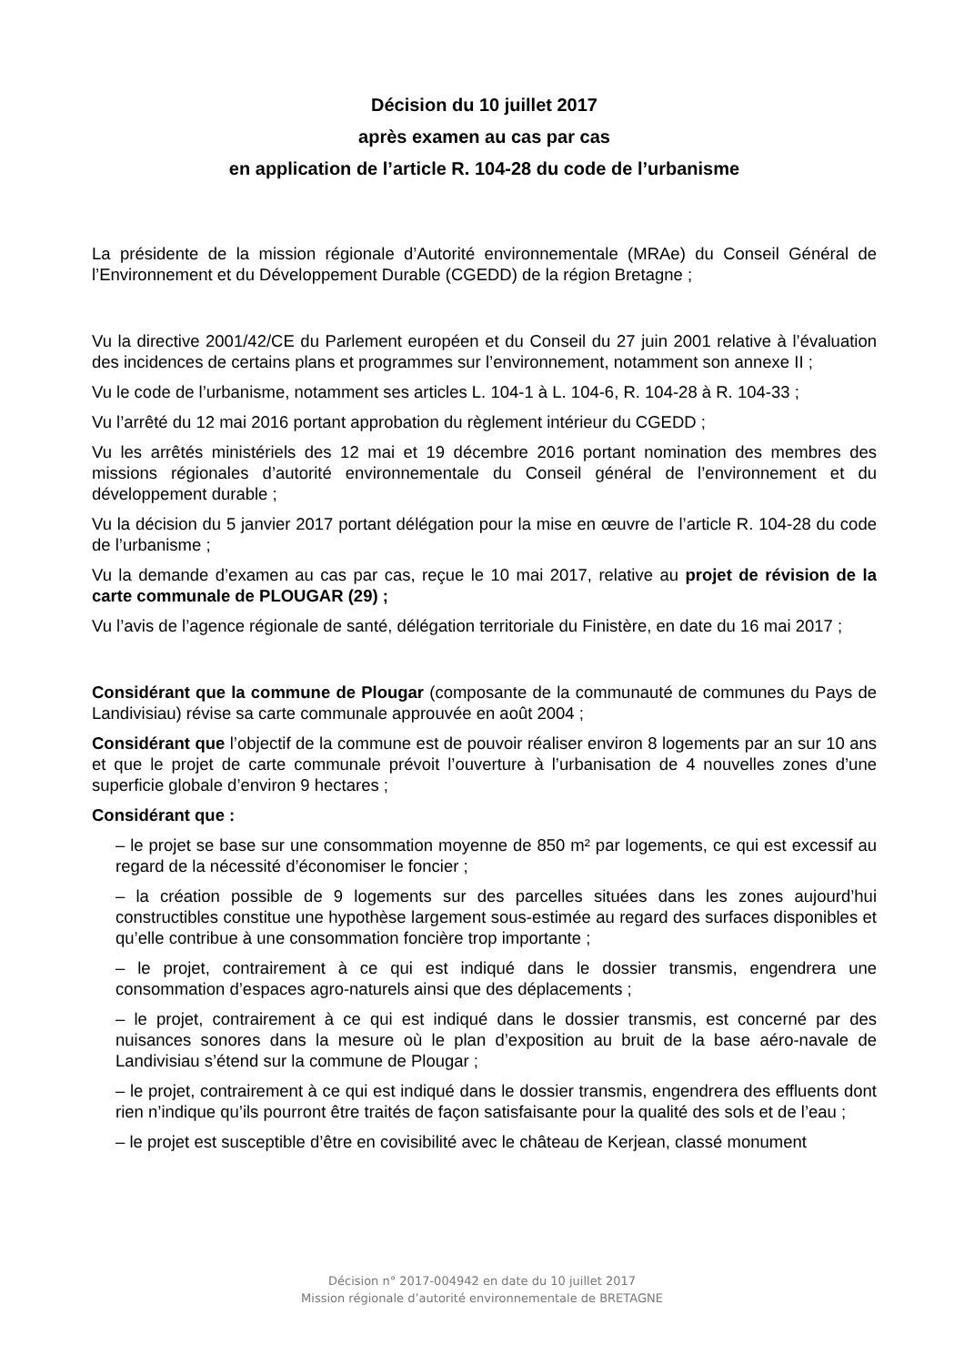Décision du 10 juillet 2017
après examen au cas par cas
en application de l’article R. 104-28 du code de l’urbanisme
La présidente de la mission régionale d’Autorité environnementale (MRAe) du Conseil Général de l’Environnement et du Développement Durable (CGEDD) de la région Bretagne ;
Vu la directive 2001/42/CE du Parlement européen et du Conseil du 27 juin 2001 relative à l’évaluation des incidences de certains plans et programmes sur l’environnement, notamment son annexe II ;
Vu le code de l’urbanisme, notamment ses articles L. 104-1 à L. 104-6, R. 104-28 à R. 104-33 ;
Vu l’arrêté du 12 mai 2016 portant approbation du règlement intérieur du CGEDD ;
Vu les arrêtés ministériels des 12 mai et 19 décembre 2016 portant nomination des membres des missions régionales d’autorité environnementale du Conseil général de l’environnement et du développement durable ;
Vu la décision du 5 janvier 2017 portant délégation pour la mise en œuvre de l’article R. 104-28 du code de l’urbanisme ;
Vu la demande d’examen au cas par cas, reçue le 10 mai 2017, relative au projet de révision de la carte communale de PLOUGAR (29) ;
Vu l’avis de l’agence régionale de santé, délégation territoriale du Finistère, en date du 16 mai 2017 ;
Considérant que la commune de Plougar (composante de la communauté de communes du Pays de Landivisiau) révise sa carte communale approuvée en août 2004 ;
Considérant que l’objectif de la commune est de pouvoir réaliser environ 8 logements par an sur 10 ans et que le projet de carte communale prévoit l’ouverture à l’urbanisation de 4 nouvelles zones d’une superficie globale d’environ 9 hectares ;
Considérant que :
– le projet se base sur une consommation moyenne de 850 m² par logements, ce qui est excessif au regard de la nécessité d’économiser le foncier ;
– la création possible de 9 logements sur des parcelles situées dans les zones aujourd’hui constructibles constitue une hypothèse largement sous-estimée au regard des surfaces disponibles et qu’elle contribue à une consommation foncière trop importante ;
– le projet, contrairement à ce qui est indiqué dans le dossier transmis, engendrera une consommation d’espaces agro-naturels ainsi que des déplacements ;
– le projet, contrairement à ce qui est indiqué dans le dossier transmis, est concerné par des nuisances sonores dans la mesure où le plan d’exposition au bruit de la base aéro-navale de Landivisiau s’étend sur la commune de Plougar ;
– le projet, contrairement à ce qui est indiqué dans le dossier transmis, engendrera des effluents dont rien n’indique qu’ils pourront être traités de façon satisfaisante pour la qualité des sols et de l’eau ;
– le projet est susceptible d’être en covisibilité avec le château de Kerjean, classé monument
Décision n° 2017-004942 en date du 10 juillet 2017
Mission régionale d’autorité environnementale de BRETAGNE